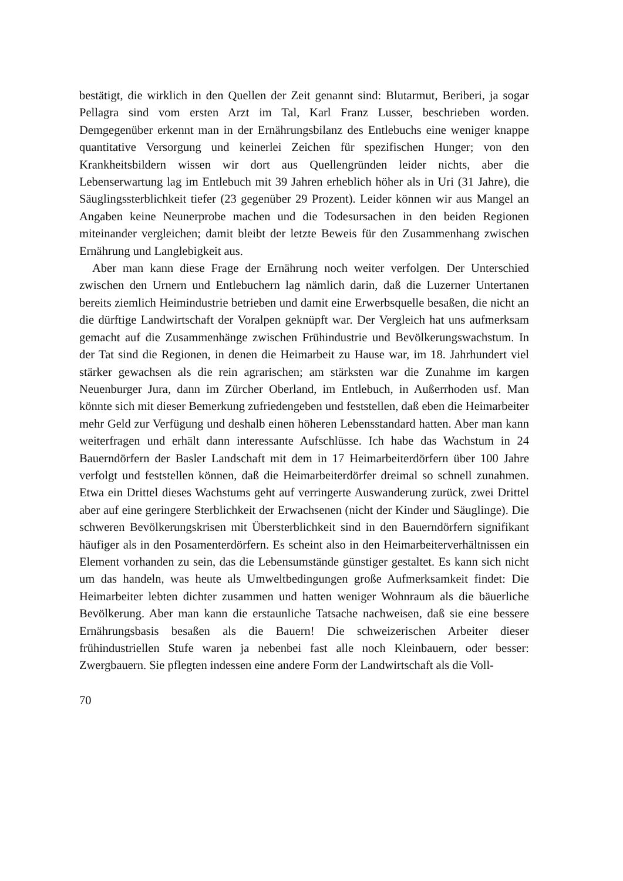bestätigt, die wirklich in den Quellen der Zeit genannt sind: Blutarmut, Beriberi, ja sogar Pellagra sind vom ersten Arzt im Tal, Karl Franz Lusser, beschrieben worden. Demgegenüber erkennt man in der Ernährungsbilanz des Entlebuchs eine weniger knappe quantitative Versorgung und keinerlei Zeichen für spezifischen Hunger; von den Krankheitsbildern wissen wir dort aus Quellengründen leider nichts, aber die Lebenserwartung lag im Entlebuch mit 39 Jahren erheblich höher als in Uri (31 Jahre), die Säuglingssterblichkeit tiefer (23 gegenüber 29 Prozent). Leider können wir aus Mangel an Angaben keine Neunerprobe machen und die Todesursachen in den beiden Regionen miteinander vergleichen; damit bleibt der letzte Beweis für den Zusammenhang zwischen Ernährung und Langlebigkeit aus.
Aber man kann diese Frage der Ernährung noch weiter verfolgen. Der Unterschied zwischen den Urnern und Entlebuchern lag nämlich darin, daß die Luzerner Untertanen bereits ziemlich Heimindustrie betrieben und damit eine Erwerbsquelle besaßen, die nicht an die dürftige Landwirtschaft der Voralpen geknüpft war. Der Vergleich hat uns aufmerksam gemacht auf die Zusammenhänge zwischen Frühindustrie und Bevölkerungswachstum. In der Tat sind die Regionen, in denen die Heimarbeit zu Hause war, im 18. Jahrhundert viel stärker gewachsen als die rein agrarischen; am stärksten war die Zunahme im kargen Neuenburger Jura, dann im Zürcher Oberland, im Entlebuch, in Außerrhoden usf. Man könnte sich mit dieser Bemerkung zufriedengeben und feststellen, daß eben die Heimarbeiter mehr Geld zur Verfügung und deshalb einen höheren Lebensstandard hatten. Aber man kann weiterfragen und erhält dann interessante Aufschlüsse. Ich habe das Wachstum in 24 Bauerndörfern der Basler Landschaft mit dem in 17 Heimarbeiterdörfern über 100 Jahre verfolgt und feststellen können, daß die Heimarbeiterdörfer dreimal so schnell zunahmen. Etwa ein Drittel dieses Wachstums geht auf verringerte Auswanderung zurück, zwei Drittel aber auf eine geringere Sterblichkeit der Erwachsenen (nicht der Kinder und Säuglinge). Die schweren Bevölkerungskrisen mit Übersterblichkeit sind in den Bauerndörfern signifikant häufiger als in den Posamenterdörfern. Es scheint also in den Heimarbeiterverhältnissen ein Element vorhanden zu sein, das die Lebensumstände günstiger gestaltet. Es kann sich nicht um das handeln, was heute als Umweltbedingungen große Aufmerksamkeit findet: Die Heimarbeiter lebten dichter zusammen und hatten weniger Wohnraum als die bäuerliche Bevölkerung. Aber man kann die erstaunliche Tatsache nachweisen, daß sie eine bessere Ernährungsbasis besaßen als die Bauern! Die schweizerischen Arbeiter dieser frühindustriellen Stufe waren ja nebenbei fast alle noch Kleinbauern, oder besser: Zwergbauern. Sie pflegten indessen eine andere Form der Landwirtschaft als die Voll-
70